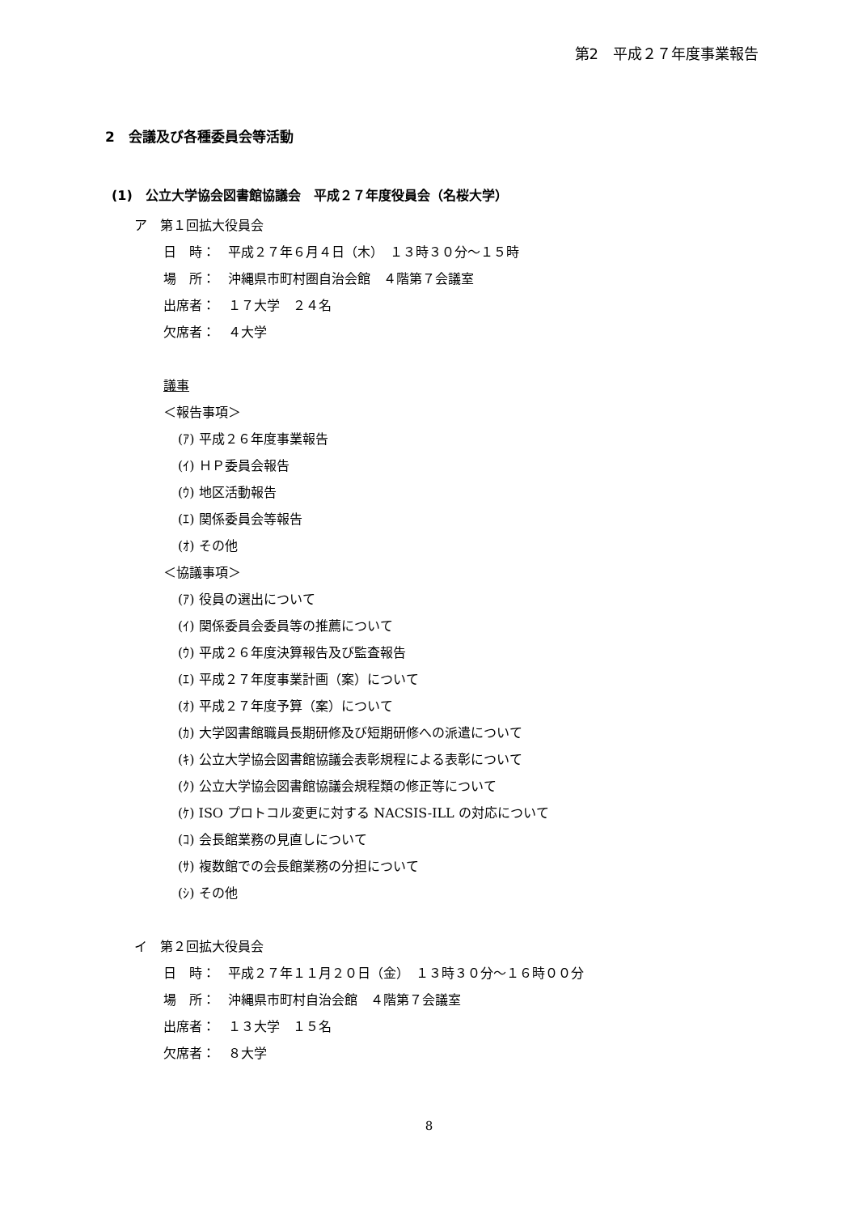第2　平成２７年度事業報告
2　会議及び各種委員会等活動
(1)　公立大学協会図書館協議会　平成２７年度役員会（名桜大学）
ア　第１回拡大役員会
日　時：　平成２７年６月４日（木）　１３時３０分～１５時
場　所：　沖縄県市町村圏自治会館　４階第７会議室
出席者：　１７大学　２４名
欠席者：　４大学
議事
＜報告事項＞
(ｱ) 平成２６年度事業報告
(ｲ) ＨＰ委員会報告
(ｳ) 地区活動報告
(ｴ) 関係委員会等報告
(ｵ) その他
＜協議事項＞
(ｱ) 役員の選出について
(ｲ) 関係委員会委員等の推薦について
(ｳ) 平成２６年度決算報告及び監査報告
(ｴ) 平成２７年度事業計画（案）について
(ｵ) 平成２７年度予算（案）について
(ｶ) 大学図書館職員長期研修及び短期研修への派遣について
(ｷ) 公立大学協会図書館協議会表彰規程による表彰について
(ｸ) 公立大学協会図書館協議会規程類の修正等について
(ｹ) ISO プロトコル変更に対する NACSIS-ILL の対応について
(ｺ) 会長館業務の見直しについて
(ｻ) 複数館での会長館業務の分担について
(ｼ) その他
イ　第２回拡大役員会
日　時：　平成２７年１１月２０日（金）　１３時３０分～１６時００分
場　所：　沖縄県市町村自治会館　４階第７会議室
出席者：　１３大学　１５名
欠席者：　８大学
8